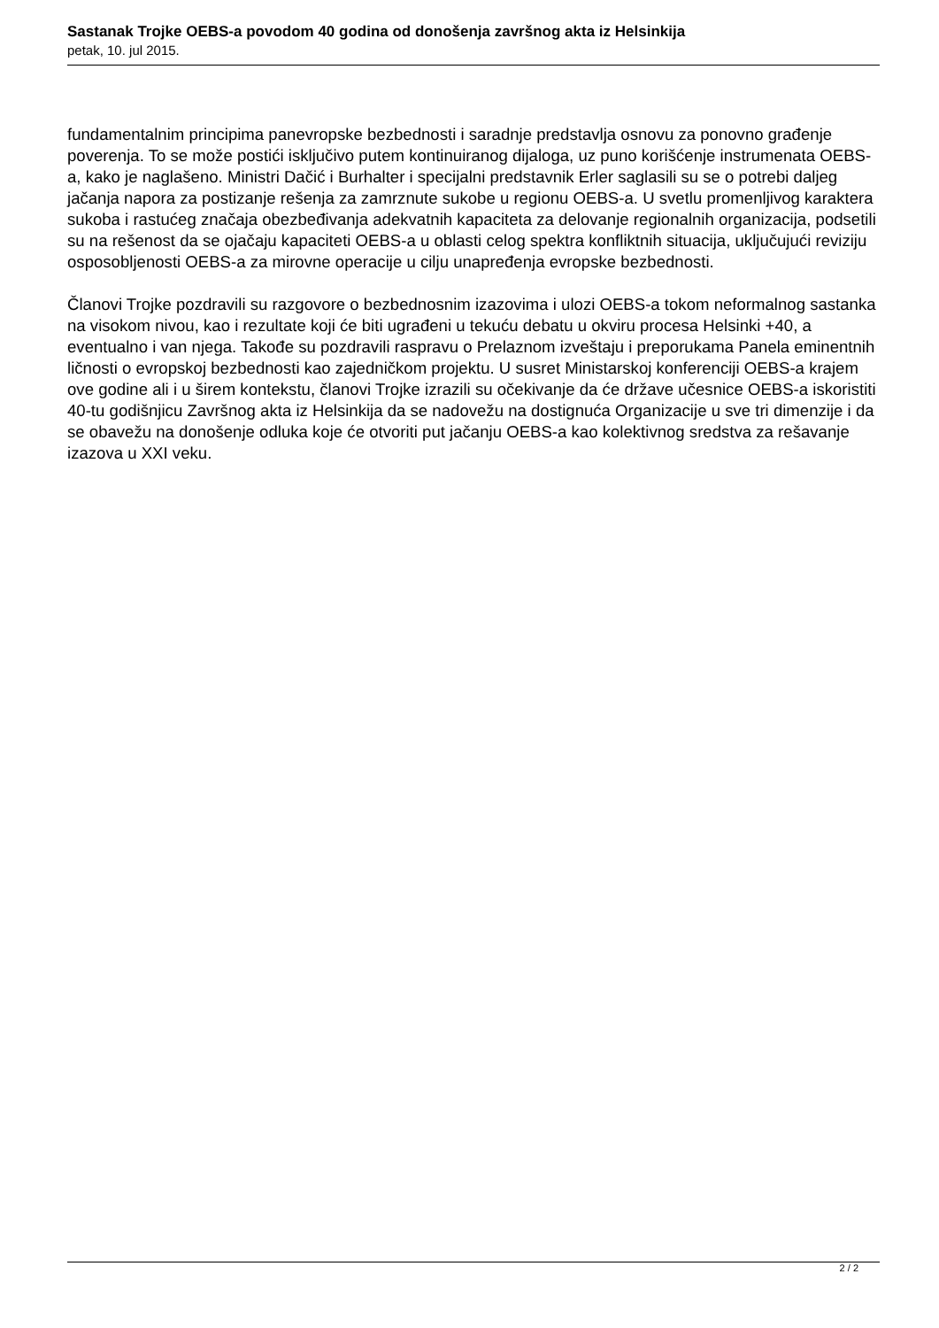Sastanak Trojke OEBS-a povodom 40 godina od donošenja završnog akta iz Helsinkija
petak, 10. jul 2015.
fundamentalnim principima panevropske bezbednosti i saradnje predstavlja osnovu za ponovno građenje poverenja. To se može postići isključivo putem kontinuiranog dijaloga, uz puno korišćenje instrumenata OEBS-a, kako je naglašeno. Ministri Dačić i Burhalter i specijalni predstavnik Erler saglasili su se o potrebi daljeg jačanja napora za postizanje rešenja za zamrznute sukobe u regionu OEBS-a. U svetlu promenljivog karaktera sukoba i rastućeg značaja obezbeđivanja adekvatnih kapaciteta za delovanje regionalnih organizacija, podsetili su na rešenost da se ojačaju kapaciteti OEBS-a u oblasti celog spektra konfliktnih situacija, uključujući reviziju osposobljenosti OEBS-a za mirovne operacije u cilju unapređenja evropske bezbednosti.
Članovi Trojke pozdravili su razgovore o bezbednosnim izazovima i ulozi OEBS-a tokom neformalnog sastanka na visokom nivou, kao i rezultate koji će biti ugrađeni u tekuću debatu u okviru procesa Helsinki +40, a eventualno i van njega. Takođe su pozdravili raspravu o Prelaznom izveštaju i preporukama Panela eminentnih ličnosti o evropskoj bezbednosti kao zajedničkom projektu. U susret Ministarskoj konferenciji OEBS-a krajem ove godine ali i u širem kontekstu, članovi Trojke izrazili su očekivanje da će države učesnice OEBS-a iskoristiti 40-tu godišnjicu Završnog akta iz Helsinkija da se nadovežu na dostignuća Organizacije u sve tri dimenzije i da se obavežu na donošenje odluka koje će otvoriti put jačanju OEBS-a kao kolektivnog sredstva za rešavanje izazova u XXI veku.
2 / 2